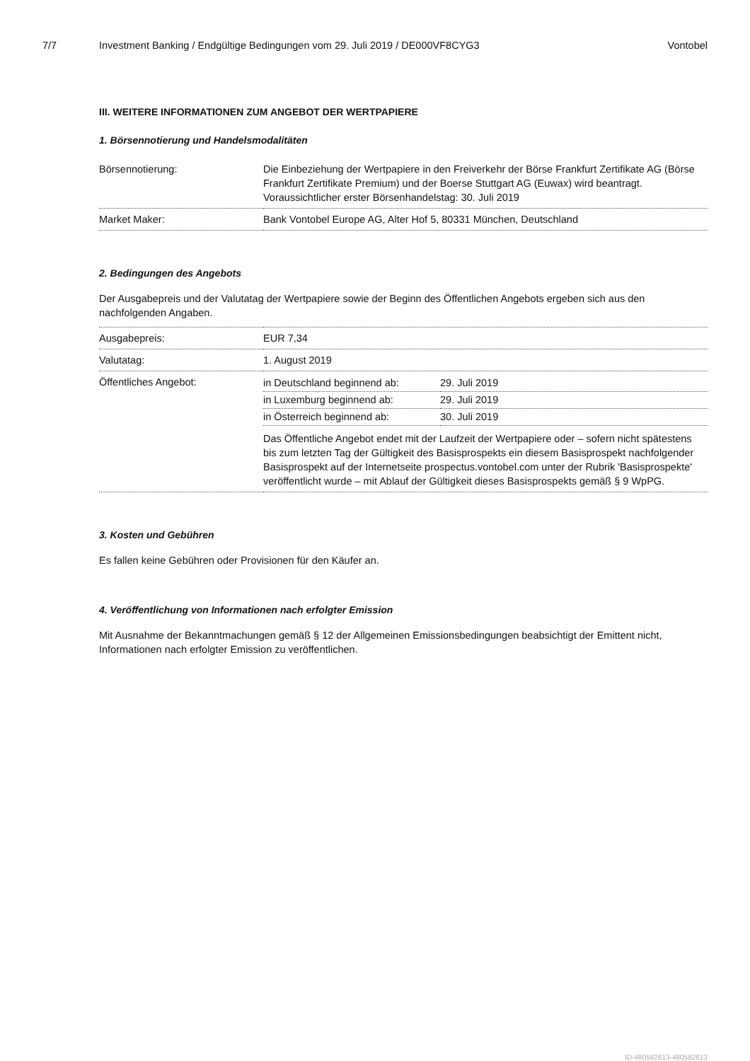7/7 Investment Banking / Endgültige Bedingungen vom 29. Juli 2019 / DE000VF8CYG3 Vontobel
III. WEITERE INFORMATIONEN ZUM ANGEBOT DER WERTPAPIERE
1. Börsennotierung und Handelsmodalitäten
| Börsennotierung: | Die Einbeziehung der Wertpapiere in den Freiverkehr der Börse Frankfurt Zertifikate AG (Börse Frankfurt Zertifikate Premium) und der Boerse Stuttgart AG (Euwax) wird beantragt. Voraussichtlicher erster Börsenhandelstag: 30. Juli 2019 |
| Market Maker: | Bank Vontobel Europe AG, Alter Hof 5, 80331 München, Deutschland |
2. Bedingungen des Angebots
Der Ausgabepreis und der Valutatag der Wertpapiere sowie der Beginn des Öffentlichen Angebots ergeben sich aus den nachfolgenden Angaben.
| Ausgabepreis: | EUR 7,34 |
| Valutatag: | 1. August 2019 |
| Öffentliches Angebot: | / in Deutschland beginnend ab: / 29. Juli 2019 / / in Luxemburg beginnend ab: / 29. Juli 2019 / / in Österreich beginnend ab: / 30. Juli 2019 / Das Öffentliche Angebot endet mit der Laufzeit der Wertpapiere oder – sofern nicht spätestens bis zum letzten Tag der Gültigkeit des Basisprospekts ein diesem Basisprospekt nachfolgender Basisprospekt auf der Internetseite prospectus.vontobel.com unter der Rubrik 'Basisprospekte' veröffentlicht wurde – mit Ablauf der Gültigkeit dieses Basisprospekts gemäß § 9 WpPG. |
3. Kosten und Gebühren
Es fallen keine Gebühren oder Provisionen für den Käufer an.
4. Veröffentlichung von Informationen nach erfolgter Emission
Mit Ausnahme der Bekanntmachungen gemäß § 12 der Allgemeinen Emissionsbedingungen beabsichtigt der Emittent nicht, Informationen nach erfolgter Emission zu veröffentlichen.
ID-480582613-480582613